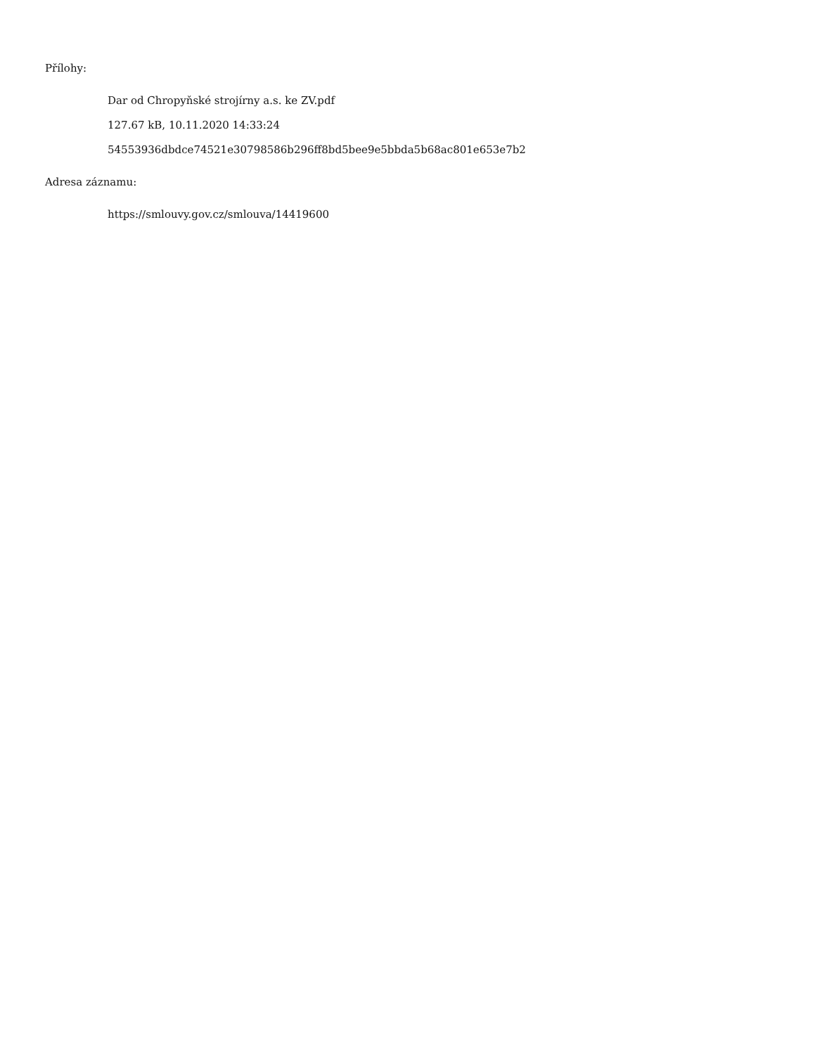Přílohy:
Dar od Chropyňské strojírny a.s. ke ZV.pdf
127.67 kB, 10.11.2020 14:33:24
54553936dbdce74521e30798586b296ff8bd5bee9e5bbda5b68ac801e653e7b2
Adresa záznamu:
https://smlouvy.gov.cz/smlouva/14419600